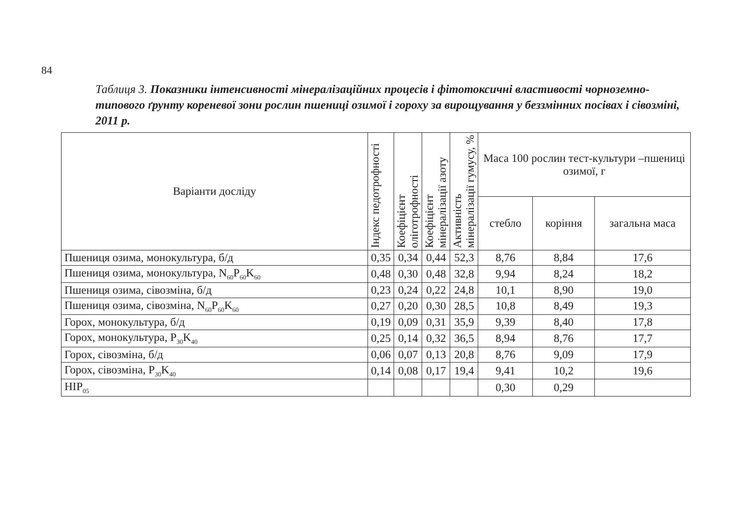84
Таблиця 3. Показники інтенсивності мінералізаційних процесів і фітотоксичні властивості чорноземно-типового ґрунту кореневої зони рослин пшениці озимої і гороху за вирощування у беззмінних посівах і сівозміні, 2011 р.
| Варіанти досліду | Індекс педотрофності | Коефіцієнт оліготрофності | Коефіцієнт мінералізації азоту | Активність мінералізації гумусу, % | Маса 100 рослин тест-культури –пшениці озимої, г | | |
| --- | --- | --- | --- | --- | --- | --- | --- |
| | | | | | стебло | коріння | загальна маса |
| Пшениця озима, монокультура, б/д | 0,35 | 0,34 | 0,44 | 52,3 | 8,76 | 8,84 | 17,6 |
| Пшениця озима, монокультура, N<sub>60</sub>P<sub>60</sub>K<sub>60</sub> | 0,48 | 0,30 | 0,48 | 32,8 | 9,94 | 8,24 | 18,2 |
| Пшениця озима, сівозміна, б/д | 0,23 | 0,24 | 0,22 | 24,8 | 10,1 | 8,90 | 19,0 |
| Пшениця озима, сівозміна, N<sub>60</sub>P<sub>60</sub>K<sub>60</sub> | 0,27 | 0,20 | 0,30 | 28,5 | 10,8 | 8,49 | 19,3 |
| Горох, монокультура, б/д | 0,19 | 0,09 | 0,31 | 35,9 | 9,39 | 8,40 | 17,8 |
| Горох, монокультура, P<sub>30</sub>K<sub>40</sub> | 0,25 | 0,14 | 0,32 | 36,5 | 8,94 | 8,76 | 17,7 |
| Горох, сівозміна, б/д | 0,06 | 0,07 | 0,13 | 20,8 | 8,76 | 9,09 | 17,9 |
| Горох, сівозміна, P<sub>30</sub>K<sub>40</sub> | 0,14 | 0,08 | 0,17 | 19,4 | 9,41 | 10,2 | 19,6 |
| НІР<sub>05</sub> | | | | | 0,30 | 0,29 | |